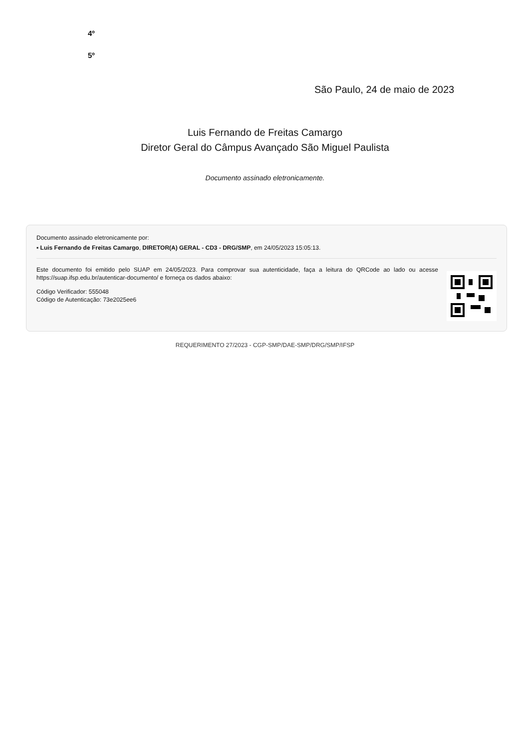4º
5º
São Paulo, 24 de maio de 2023
Luis Fernando de Freitas Camargo
Diretor Geral do Câmpus Avançado São Miguel Paulista
Documento assinado eletronicamente.
Documento assinado eletronicamente por:
▪ Luis Fernando de Freitas Camargo, DIRETOR(A) GERAL - CD3 - DRG/SMP, em 24/05/2023 15:05:13.
Este documento foi emitido pelo SUAP em 24/05/2023. Para comprovar sua autenticidade, faça a leitura do QRCode ao lado ou acesse https://suap.ifsp.edu.br/autenticar-documento/ e forneça os dados abaixo:
Código Verificador: 555048
Código de Autenticação: 73e2025ee6
REQUERIMENTO 27/2023 - CGP-SMP/DAE-SMP/DRG/SMP/IFSP